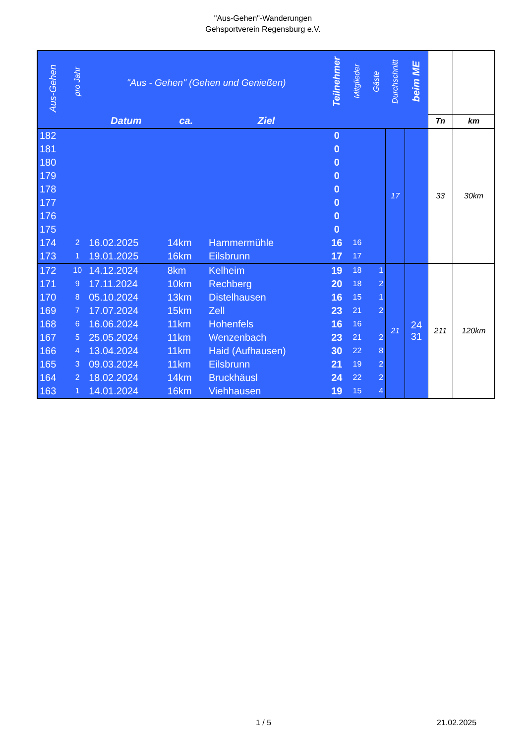"Aus-Gehen"-Wanderungen
Gehsportverein Regensburg e.V.
| Aus-Gehen | pro Jahr | "Aus - Gehen" (Gehen und Genießen) | | | Teilnehmer | Mitglieder | Gäste | Durchschnitt | beim ME | | |
| --- | --- | --- | --- | --- | --- | --- | --- | --- | --- | --- | --- |
| | | Datum | ca. | Ziel | | | | | | Tn | km |
| 182 | | | | | 0 | | | 17 | | 33 | 30km |
| 181 | | | | | 0 | | | | | | |
| 180 | | | | | 0 | | | | | | |
| 179 | | | | | 0 | | | | | | |
| 178 | | | | | 0 | | | | | | |
| 177 | | | | | 0 | | | | | | |
| 176 | | | | | 0 | | | | | | |
| 175 | | | | | 0 | | | | | | |
| 174 | 2 | 16.02.2025 | 14km | Hammermühle | 16 | 16 | | | | | |
| 173 | 1 | 19.01.2025 | 16km | Eilsbrunn | 17 | 17 | | | | | |
| 172 | 10 | 14.12.2024 | 8km | Kelheim | 19 | 18 | 1 | 21 | 24 31 | 211 | 120km |
| 171 | 9 | 17.11.2024 | 10km | Rechberg | 20 | 18 | 2 | | | | |
| 170 | 8 | 05.10.2024 | 13km | Distelhausen | 16 | 15 | 1 | | | | |
| 169 | 7 | 17.07.2024 | 15km | Zell | 23 | 21 | 2 | | | | |
| 168 | 6 | 16.06.2024 | 11km | Hohenfels | 16 | 16 | | | | | |
| 167 | 5 | 25.05.2024 | 11km | Wenzenbach | 23 | 21 | 2 | | | | |
| 166 | 4 | 13.04.2024 | 11km | Haid (Aufhausen) | 30 | 22 | 8 | | | | |
| 165 | 3 | 09.03.2024 | 11km | Eilsbrunn | 21 | 19 | 2 | | | | |
| 164 | 2 | 18.02.2024 | 14km | Bruckhäusl | 24 | 22 | 2 | | | | |
| 163 | 1 | 14.01.2024 | 16km | Viehhausen | 19 | 15 | 4 | | | | |
1 / 5 21.02.2025